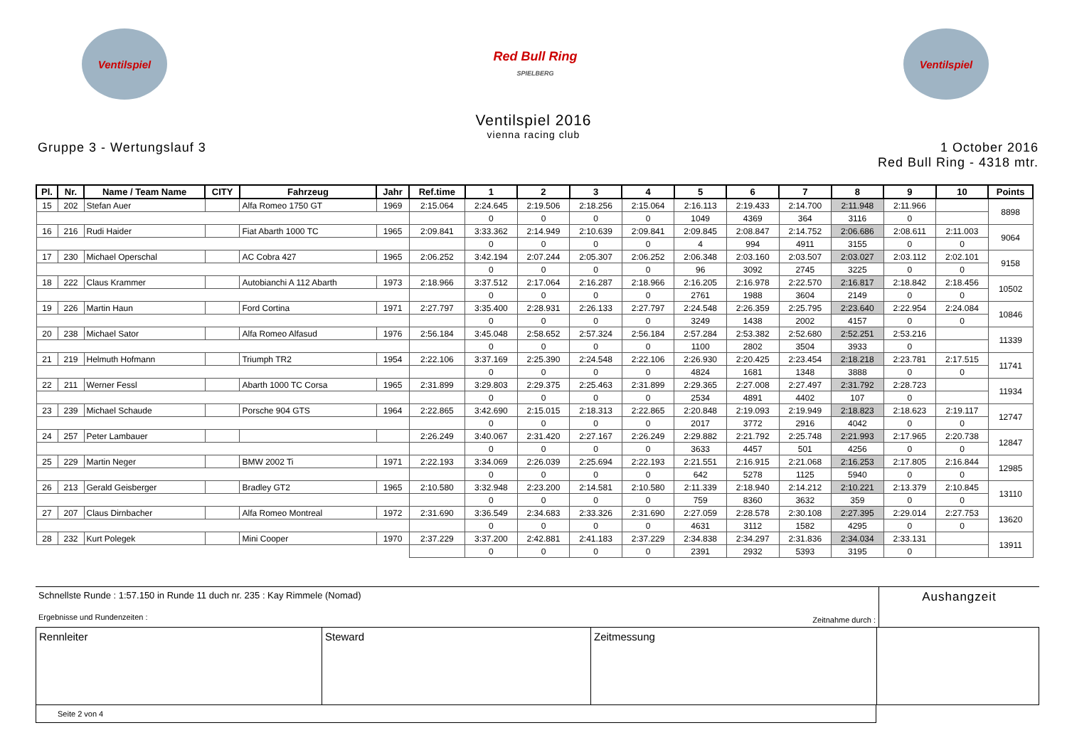Ventilspiel
Red Bull Ring
SPIELBERG
Ventilspiel
Ventilspiel 2016
vienna racing club
Gruppe 3 - Wertungslauf 3 1 October 2016
Red Bull Ring - 4318 mtr.
| Pl. | Nr. | Name / Team Name | CITY | Fahrzeug | Jahr | Ref.time | 1 | 2 | 3 | 4 | 5 | 6 | 7 | 8 | 9 | 10 | Points |
| --- | --- | --- | --- | --- | --- | --- | --- | --- | --- | --- | --- | --- | --- | --- | --- | --- | --- |
| 15 | 202 | Stefan Auer | | Alfa Romeo 1750 GT | 1969 | 2:15.064 | 2:24.645 | 2:19.506 | 2:18.256 | 2:15.064 | 2:16.113 | 2:19.433 | 2:14.700 | 2:11.948 | 2:11.966 | | 8898 |
| | | | | | | | 0 | 0 | 0 | 0 | 1049 | 4369 | 364 | 3116 | 0 | | |
| 16 | 216 | Rudi Haider | | Fiat Abarth 1000 TC | 1965 | 2:09.841 | 3:33.362 | 2:14.949 | 2:10.639 | 2:09.841 | 2:09.845 | 2:08.847 | 2:14.752 | 2:06.686 | 2:08.611 | 2:11.003 | 9064 |
| | | | | | | | 0 | 0 | 0 | 0 | 4 | 994 | 4911 | 3155 | 0 | 0 | |
| 17 | 230 | Michael Operschal | | AC Cobra 427 | 1965 | 2:06.252 | 3:42.194 | 2:07.244 | 2:05.307 | 2:06.252 | 2:06.348 | 2:03.160 | 2:03.507 | 2:03.027 | 2:03.112 | 2:02.101 | 9158 |
| | | | | | | | 0 | 0 | 0 | 0 | 96 | 3092 | 2745 | 3225 | 0 | 0 | |
| 18 | 222 | Claus Krammer | | Autobianchi A 112 Abarth | 1973 | 2:18.966 | 3:37.512 | 2:17.064 | 2:16.287 | 2:18.966 | 2:16.205 | 2:16.978 | 2:22.570 | 2:16.817 | 2:18.842 | 2:18.456 | 10502 |
| | | | | | | | 0 | 0 | 0 | 0 | 2761 | 1988 | 3604 | 2149 | 0 | 0 | |
| 19 | 226 | Martin Haun | | Ford Cortina | 1971 | 2:27.797 | 3:35.400 | 2:28.931 | 2:26.133 | 2:27.797 | 2:24.548 | 2:26.359 | 2:25.795 | 2:23.640 | 2:22.954 | 2:24.084 | 10846 |
| | | | | | | | 0 | 0 | 0 | 0 | 3249 | 1438 | 2002 | 4157 | 0 | 0 | |
| 20 | 238 | Michael Sator | | Alfa Romeo Alfasud | 1976 | 2:56.184 | 3:45.048 | 2:58.652 | 2:57.324 | 2:56.184 | 2:57.284 | 2:53.382 | 2:52.680 | 2:52.251 | 2:53.216 | | 11339 |
| | | | | | | | 0 | 0 | 0 | 0 | 1100 | 2802 | 3504 | 3933 | 0 | | |
| 21 | 219 | Helmuth Hofmann | | Triumph TR2 | 1954 | 2:22.106 | 3:37.169 | 2:25.390 | 2:24.548 | 2:22.106 | 2:26.930 | 2:20.425 | 2:23.454 | 2:18.218 | 2:23.781 | 2:17.515 | 11741 |
| | | | | | | | 0 | 0 | 0 | 0 | 4824 | 1681 | 1348 | 3888 | 0 | 0 | |
| 22 | 211 | Werner Fessl | | Abarth 1000 TC Corsa | 1965 | 2:31.899 | 3:29.803 | 2:29.375 | 2:25.463 | 2:31.899 | 2:29.365 | 2:27.008 | 2:27.497 | 2:31.792 | 2:28.723 | | 11934 |
| | | | | | | | 0 | 0 | 0 | 0 | 2534 | 4891 | 4402 | 107 | 0 | | |
| 23 | 239 | Michael Schaude | | Porsche 904 GTS | 1964 | 2:22.865 | 3:42.690 | 2:15.015 | 2:18.313 | 2:22.865 | 2:20.848 | 2:19.093 | 2:19.949 | 2:18.823 | 2:18.623 | 2:19.117 | 12747 |
| | | | | | | | 0 | 0 | 0 | 0 | 2017 | 3772 | 2916 | 4042 | 0 | 0 | |
| 24 | 257 | Peter Lambauer | | | | 2:26.249 | 3:40.067 | 2:31.420 | 2:27.167 | 2:26.249 | 2:29.882 | 2:21.792 | 2:25.748 | 2:21.993 | 2:17.965 | 2:20.738 | 12847 |
| | | | | | | | 0 | 0 | 0 | 0 | 3633 | 4457 | 501 | 4256 | 0 | 0 | |
| 25 | 229 | Martin Neger | | BMW 2002 Ti | 1971 | 2:22.193 | 3:34.069 | 2:26.039 | 2:25.694 | 2:22.193 | 2:21.551 | 2:16.915 | 2:21.068 | 2:16.253 | 2:17.805 | 2:16.844 | 12985 |
| | | | | | | | 0 | 0 | 0 | 0 | 642 | 5278 | 1125 | 5940 | 0 | 0 | |
| 26 | 213 | Gerald Geisberger | | Bradley GT2 | 1965 | 2:10.580 | 3:32.948 | 2:23.200 | 2:14.581 | 2:10.580 | 2:11.339 | 2:18.940 | 2:14.212 | 2:10.221 | 2:13.379 | 2:10.845 | 13110 |
| | | | | | | | 0 | 0 | 0 | 0 | 759 | 8360 | 3632 | 359 | 0 | 0 | |
| 27 | 207 | Claus Dirnbacher | | Alfa Romeo Montreal | 1972 | 2:31.690 | 3:36.549 | 2:34.683 | 2:33.326 | 2:31.690 | 2:27.059 | 2:28.578 | 2:30.108 | 2:27.395 | 2:29.014 | 2:27.753 | 13620 |
| | | | | | | | 0 | 0 | 0 | 0 | 4631 | 3112 | 1582 | 4295 | 0 | 0 | |
| 28 | 232 | Kurt Polegek | | Mini Cooper | 1970 | 2:37.229 | 3:37.200 | 2:42.881 | 2:41.183 | 2:37.229 | 2:34.838 | 2:34.297 | 2:31.836 | 2:34.034 | 2:33.131 | | 13911 |
| | | | | | | | 0 | 0 | 0 | 0 | 2391 | 2932 | 5393 | 3195 | 0 | | |
Schnellste Runde : 1:57.150 in Runde 11 duch nr. 235 : Kay Rimmele (Nomad)
Ergebnisse und Rundenzeiten :
Zeitnahme durch :
Aushangzeit
Rennleiter
Steward
Zeitmessung
Seite 2 von 4